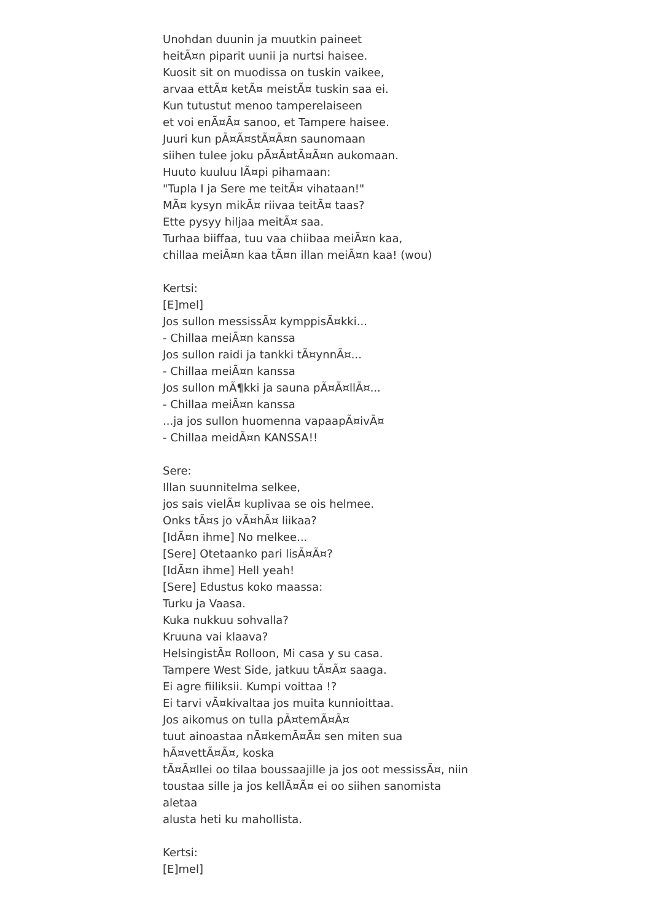Unohdan duunin ja muutkin paineet
heitÃ¤n piparit uunii ja nurtsi haisee.
Kuosit sit on muodissa on tuskin vaikee,
arvaa ettÃ¤ ketÃ¤ meistÃ¤ tuskin saa ei.
Kun tutustut menoo tamperelaiseen
et voi enÃ¤Ã¤ sanoo, et Tampere haisee.
Juuri kun pÃ¤Ã¤stÃ¤Ã¤n saunomaan
siihen tulee joku pÃ¤Ã¤tÃ¤Ã¤n aukomaan.
Huuto kuuluu lÃ¤pi pihamaan:
"Tupla I ja Sere me teitÃ¤ vihataan!"
MÃ¤ kysyn mikÃ¤ riivaa teitÃ¤ taas?
Ette pysyy hiljaa meitÃ¤ saa.
Turhaa biiffaa, tuu vaa chiibaa meiÃ¤n kaa,
chillaa meiÃ¤n kaa tÃ¤n illan meiÃ¤n kaa! (wou)
Kertsi:
[E]mel]
Jos sullon messissÃ¤ kymppisÃ¤kki...
- Chillaa meiÃ¤n kanssa
Jos sullon raidi ja tankki tÃ¤ynnÃ¤...
- Chillaa meiÃ¤n kanssa
Jos sullon mÃ¶kki ja sauna pÃ¤Ã¤llÃ¤...
- Chillaa meiÃ¤n kanssa
...ja jos sullon huomenna vapaapÃ¤ivÃ¤
- Chillaa meidÃ¤n KANSSA!!
Sere:
Illan suunnitelma selkee,
jos sais vielÃ¤ kuplivaa se ois helmee.
Onks tÃ¤s jo vÃ¤hÃ¤ liikaa?
[IdÃ¤n ihme] No melkee...
[Sere] Otetaanko pari lisÃ¤Ã¤?
[IdÃ¤n ihme] Hell yeah!
[Sere] Edustus koko maassa:
Turku ja Vaasa.
Kuka nukkuu sohvalla?
Kruuna vai klaava?
HelsingistÃ¤ Rolloon, Mi casa y su casa.
Tampere West Side, jatkuu tÃ¤Ã¤ saaga.
Ei agre fiiliksii. Kumpi voittaa !?
Ei tarvi vÃ¤kivaltaa jos muita kunnioittaa.
Jos aikomus on tulla pÃ¤temÃ¤Ã¤
tuut ainoastaa nÃ¤kemÃ¤Ã¤ sen miten sua
hÃ¤vettÃ¤Ã¤, koska
tÃ¤Ã¤llei oo tilaa boussaajille ja jos oot messissÃ¤, niin
toustaa sille ja jos kellÃ¤Ã¤ ei oo siihen sanomista
aletaa
alusta heti ku mahollista.
Kertsi:
[E]mel]